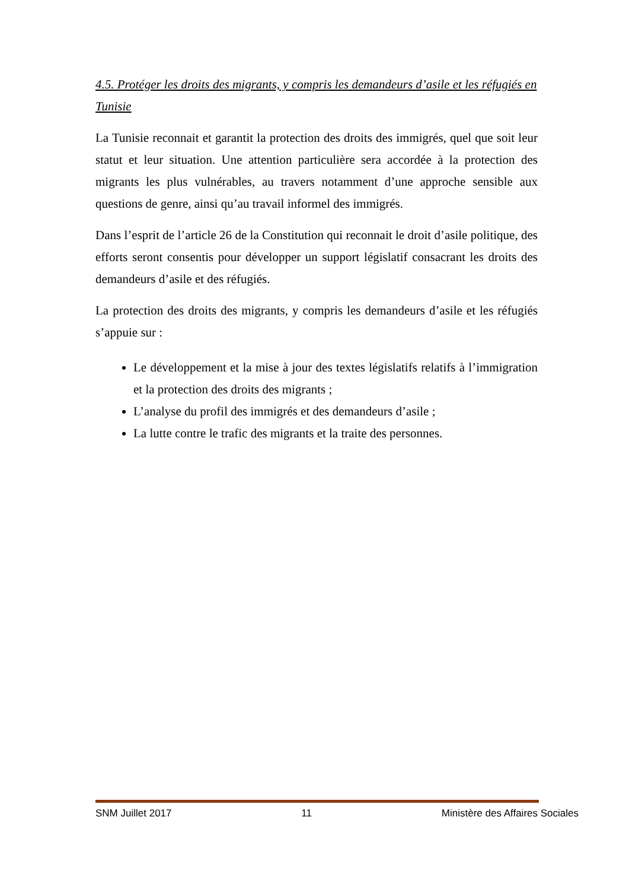4.5. Protéger les droits des migrants, y compris les demandeurs d’asile et les réfugiés en Tunisie
La Tunisie reconnait et garantit la protection des droits des immigrés, quel que soit leur statut et leur situation. Une attention particulière sera accordée à la protection des migrants les plus vulnérables, au travers notamment d’une approche sensible aux questions de genre, ainsi qu’au travail informel des immigrés.
Dans l’esprit de l’article 26 de la Constitution qui reconnait le droit d’asile politique, des efforts seront consentis pour développer un support législatif consacrant les droits des demandeurs d’asile et des réfugiés.
La protection des droits des migrants, y compris les demandeurs d’asile et les réfugiés s’appuie sur :
Le développement et la mise à jour des textes législatifs relatifs à l’immigration et la protection des droits des migrants ;
L’analyse du profil des immigrés et des demandeurs d’asile ;
La lutte contre le trafic des migrants et la traite des personnes.
SNM Juillet 2017 11 Ministère des Affaires Sociales